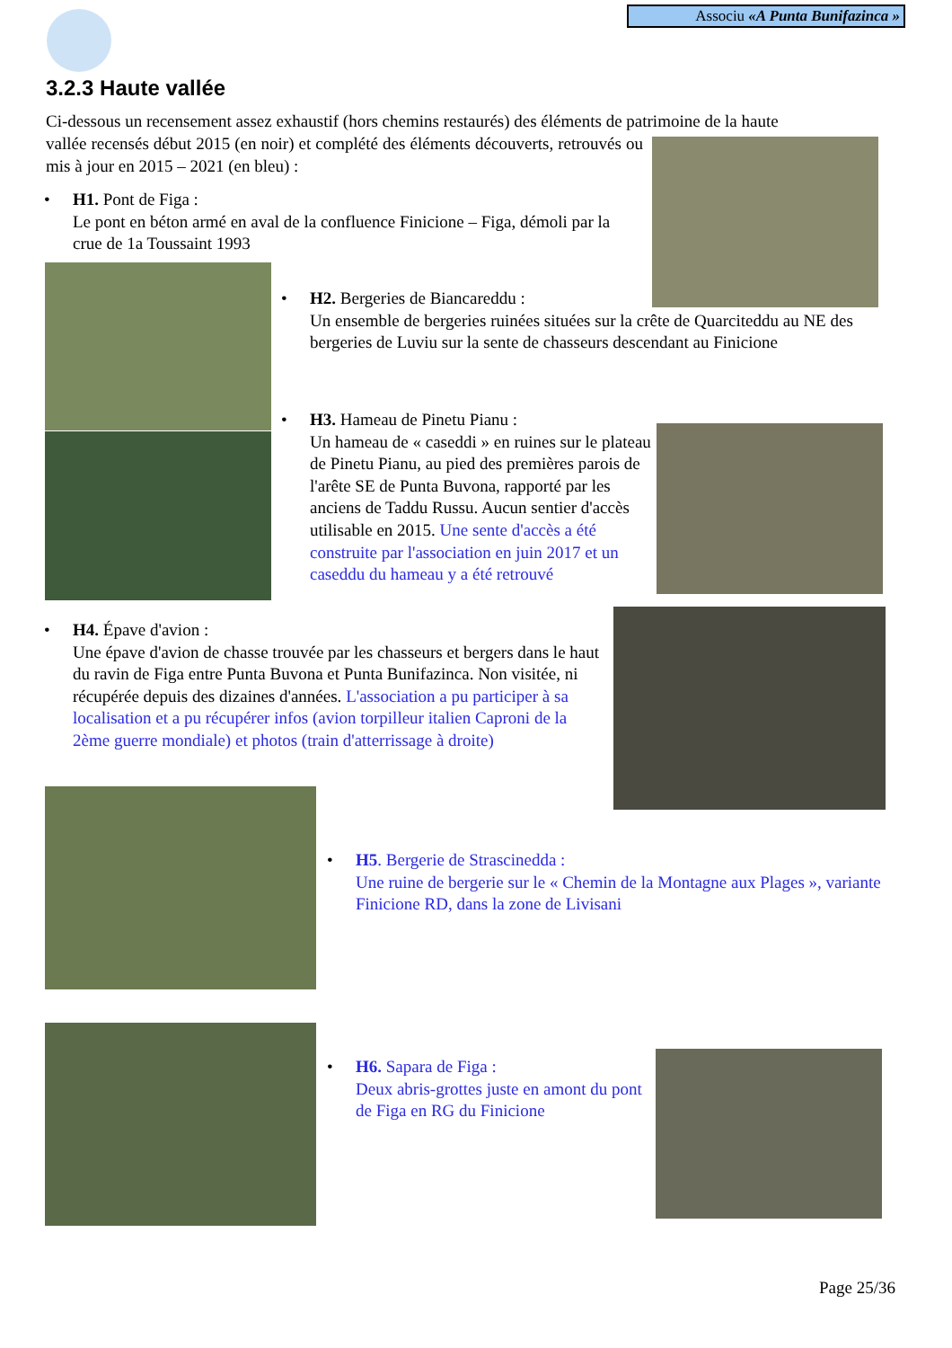Associu «A Punta Bunifazinca »
3.2.3 Haute vallée
Ci-dessous un recensement assez exhaustif (hors chemins restaurés) des éléments de patrimoine de la haute
vallée recensés début 2015 (en noir) et complété des éléments découverts, retrouvés ou mis à jour en 2015 – 2021 (en bleu) :
• H1. Pont de Figa :
Le pont en béton armé en aval de la confluence Finicione – Figa, démoli par la crue de 1a Toussaint 1993
• H2. Bergeries de Biancareddu :
Un ensemble de bergeries ruinées situées sur la crête de Quarciteddu au NE des bergeries de Luviu sur la sente de chasseurs descendant au Finicione
• H3. Hameau de Pinetu Pianu :
Un hameau de « caseddi » en ruines sur le plateau de Pinetu Pianu, au pied des premières parois de l'arête SE de Punta Buvona, rapporté par les anciens de Taddu Russu. Aucun sentier d'accès utilisable en 2015. Une sente d'accès a été construite par l'association en juin 2017 et un caseddu du hameau y a été retrouvé
• H4. Épave d'avion :
Une épave d'avion de chasse trouvée par les chasseurs et bergers dans le haut du ravin de Figa entre Punta Buvona et Punta Bunifazinca. Non visitée, ni récupérée depuis des dizaines d'années. L'association a pu participer à sa localisation et a pu récupérer infos (avion torpilleur italien Caproni de la 2ème guerre mondiale) et photos (train d'atterrissage à droite)
• H5. Bergerie de Strascinedda :
Une ruine de bergerie sur le « Chemin de la Montagne aux Plages », variante Finicione RD, dans la zone de Livisani
• H6. Sapara de Figa :
Deux abris-grottes juste en amont du pont de Figa en RG du Finicione
Page 25/36